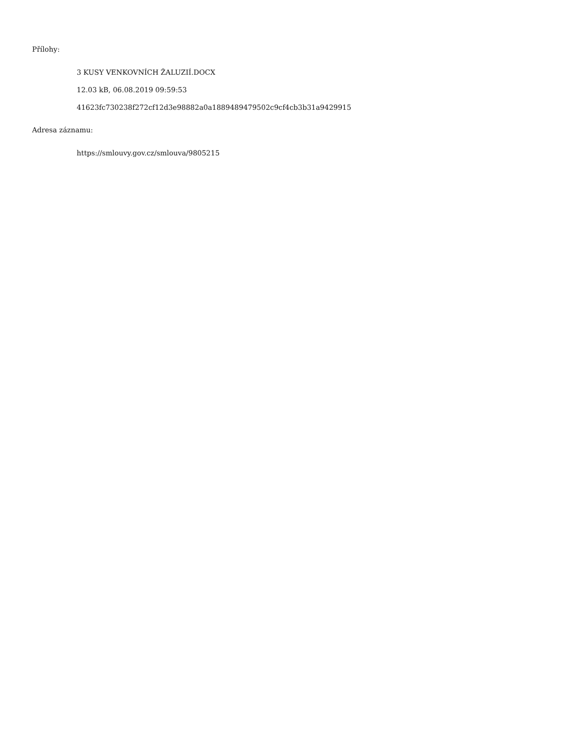Přílohy:
3 KUSY VENKOVNÍCH ŽALUZIÍ.DOCX
12.03 kB, 06.08.2019 09:59:53
41623fc730238f272cf12d3e98882a0a1889489479502c9cf4cb3b31a9429915
Adresa záznamu:
https://smlouvy.gov.cz/smlouva/9805215